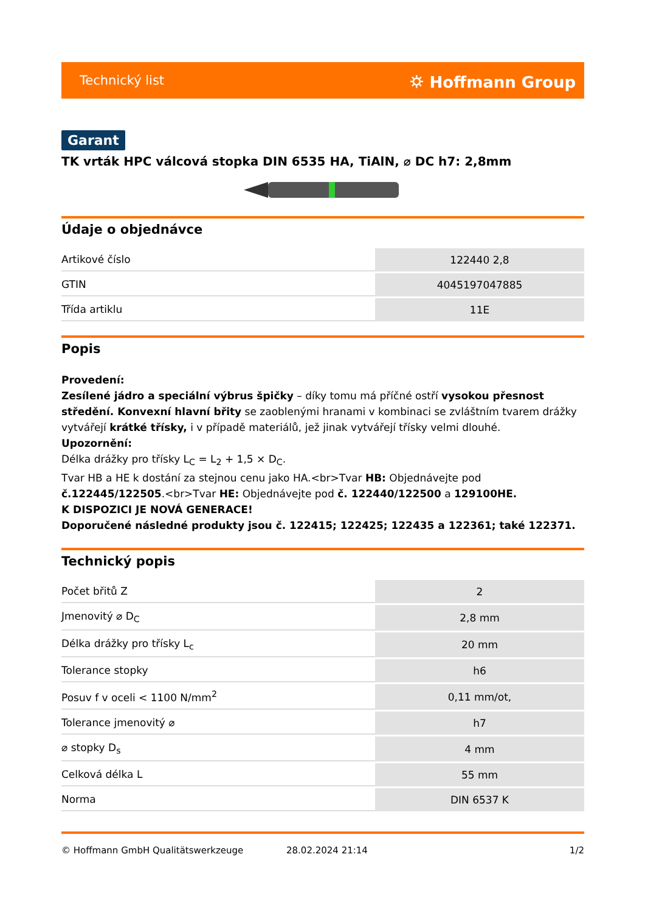Technický list ⛭ Hoffmann Group
Garant
TK vrták HPC válcová stopka DIN 6535 HA, TiAlN, ⌀ DC h7: 2,8mm
Údaje o objednávce
| Artikové číslo | 122440 2,8 |
| GTIN | 4045197047885 |
| Třída artiklu | 11E |
Popis
Provedení:
Zesílené jádro a speciální výbrus špičky – díky tomu má příčné ostří vysokou přesnost středění. Konvexní hlavní břity se zaoblenými hranami v kombinaci se zvláštním tvarem drážky vytvářejí krátké třísky, i v případě materiálů, jež jinak vytvářejí třísky velmi dlouhé.
Upozornění:
Délka drážky pro třísky L<sub>C</sub> = L<sub>2</sub> + 1,5 × D<sub>C</sub>.
Tvar HB a HE k dostání za stejnou cenu jako HA.<br>Tvar HB: Objednávejte pod č.122445/122505.<br>Tvar HE: Objednávejte pod č. 122440/122500 a 129100HE.
K DISPOZICI JE NOVÁ GENERACE!
Doporučené následné produkty jsou č. 122415; 122425; 122435 a 122361; také 122371.
Technický popis
| Počet břitů Z | 2 |
| Jmenovitý ⌀ D<sub>C</sub> | 2,8 mm |
| Délka drážky pro třísky L<sub>c</sub> | 20 mm |
| Tolerance stopky | h6 |
| Posuv f v oceli < 1100 N/mm<sup>2</sup> | 0,11 mm/ot, |
| Tolerance jmenovitý ⌀ | h7 |
| ⌀ stopky D<sub>s</sub> | 4 mm |
| Celková délka L | 55 mm |
| Norma | DIN 6537 K |
© Hoffmann GmbH Qualitätswerkzeuge 28.02.2024 21:14 1/2